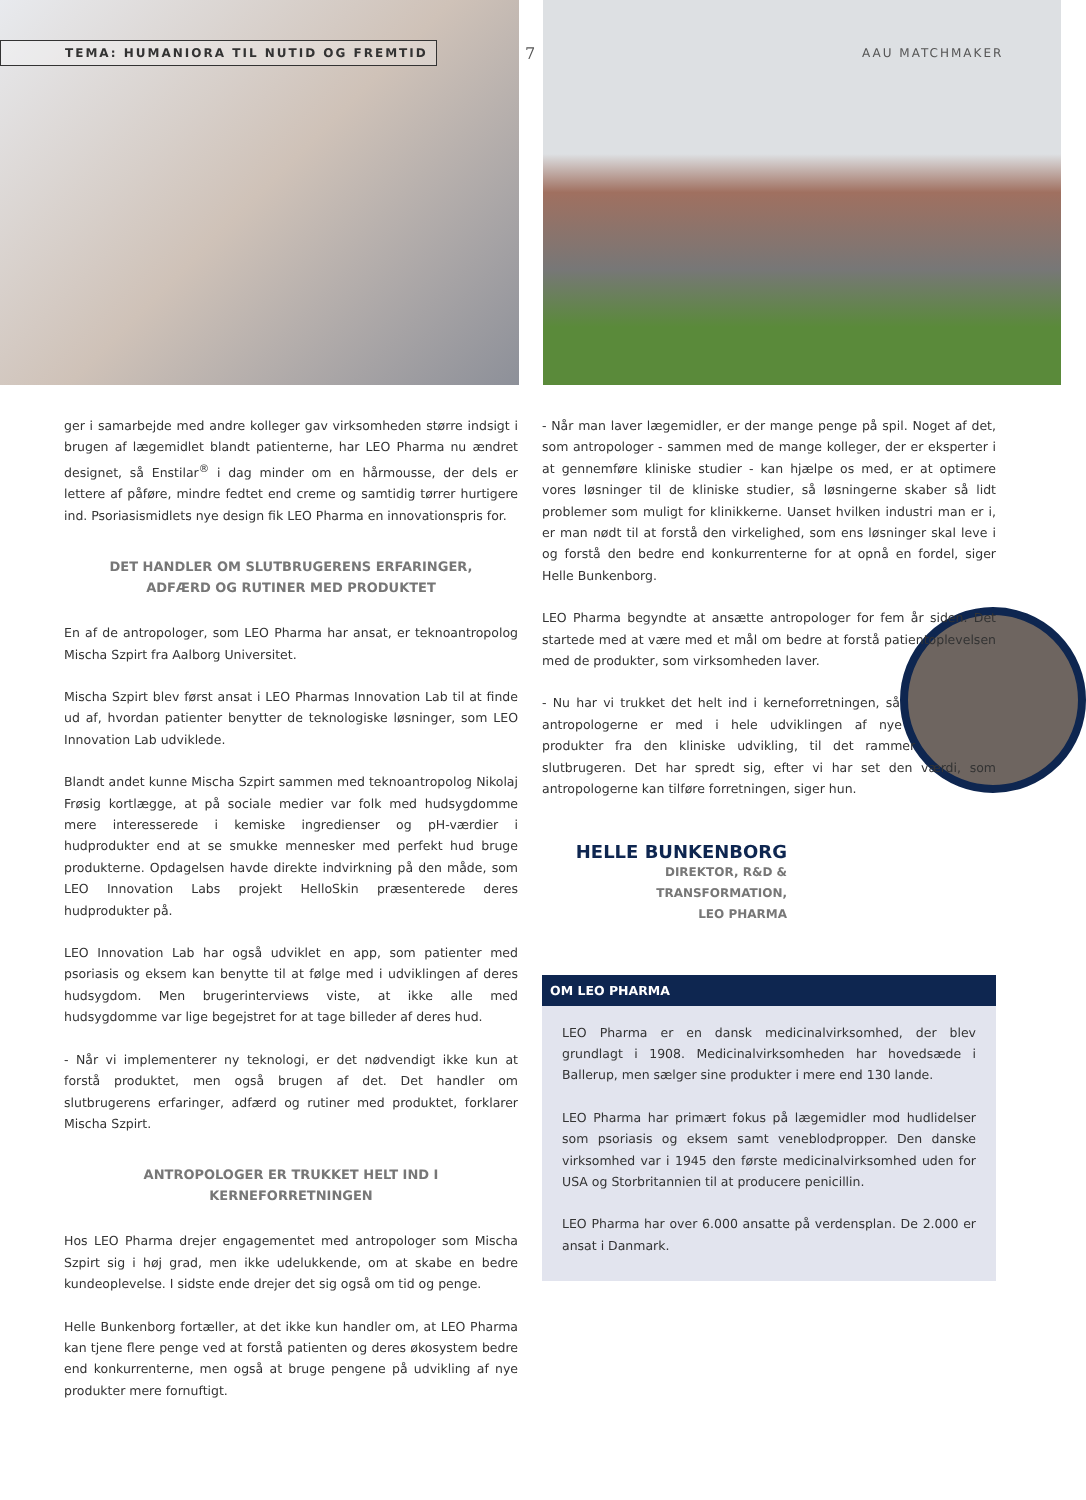TEMA: HUMANIORA TIL NUTID OG FREMTID
7 AAU MATCHMAKER
ger i samarbejde med andre kolleger gav virksomheden større indsigt i brugen af lægemidlet blandt patienterne, har LEO Pharma nu ændret designet, så Enstilar<sup>®</sup> i dag minder om en hårmousse, der dels er lettere af påføre, mindre fedtet end creme og samtidig tørrer hurtigere ind. Psoriasismidlets nye design fik LEO Pharma en innovationspris for.
DET HANDLER OM SLUTBRUGERENS ERFARINGER,
ADFÆRD OG RUTINER MED PRODUKTET
En af de antropologer, som LEO Pharma har ansat, er teknoantropolog Mischa Szpirt fra Aalborg Universitet.
Mischa Szpirt blev først ansat i LEO Pharmas Innovation Lab til at finde ud af, hvordan patienter benytter de teknologiske løsninger, som LEO Innovation Lab udviklede.
Blandt andet kunne Mischa Szpirt sammen med teknoantropolog Nikolaj Frøsig kortlægge, at på sociale medier var folk med hudsygdomme mere interesserede i kemiske ingredienser og pH-værdier i hudprodukter end at se smukke mennesker med perfekt hud bruge produkterne. Opdagelsen havde direkte indvirkning på den måde, som LEO Innovation Labs projekt HelloSkin præsenterede deres hudprodukter på.
LEO Innovation Lab har også udviklet en app, som patienter med psoriasis og eksem kan benytte til at følge med i udviklingen af deres hudsygdom. Men brugerinterviews viste, at ikke alle med hudsygdomme var lige begejstret for at tage billeder af deres hud.
- Når vi implementerer ny teknologi, er det nødvendigt ikke kun at forstå produktet, men også brugen af det. Det handler om slutbrugerens erfaringer, adfærd og rutiner med produktet, forklarer Mischa Szpirt.
ANTROPOLOGER ER TRUKKET HELT IND I KERNEFORRETNINGEN
Hos LEO Pharma drejer engagementet med antropologer som Mischa Szpirt sig i høj grad, men ikke udelukkende, om at skabe en bedre kundeoplevelse. I sidste ende drejer det sig også om tid og penge.
Helle Bunkenborg fortæller, at det ikke kun handler om, at LEO Pharma kan tjene flere penge ved at forstå patienten og deres økosystem bedre end konkurrenterne, men også at bruge pengene på udvikling af nye produkter mere fornuftigt.
- Når man laver lægemidler, er der mange penge på spil. Noget af det, som antropologer - sammen med de mange kolleger, der er eksperter i at gennemføre kliniske studier - kan hjælpe os med, er at optimere vores løsninger til de kliniske studier, så løsningerne skaber så lidt problemer som muligt for klinikkerne. Uanset hvilken industri man er i, er man nødt til at forstå den virkelighed, som ens løsninger skal leve i og forstå den bedre end konkurrenterne for at opnå en fordel, siger Helle Bunkenborg.
LEO Pharma begyndte at ansætte antropologer for fem år siden. Det startede med at være med et mål om bedre at forstå patientoplevelsen med de produkter, som virksomheden laver.
- Nu har vi trukket det helt ind i kerneforretningen, så antropologerne er med i hele udviklingen af nye produkter fra den kliniske udvikling, til det rammer slutbrugeren. Det har spredt sig, efter vi har set den værdi, som antropologerne kan tilføre forretningen, siger hun.
HELLE BUNKENBORG
DIREKTOR, R&D & TRANSFORMATION,
LEO PHARMA
OM LEO PHARMA
LEO Pharma er en dansk medicinalvirksomhed, der blev grundlagt i 1908. Medicinalvirksomheden har hovedsæde i Ballerup, men sælger sine produkter i mere end 130 lande.
LEO Pharma har primært fokus på lægemidler mod hudlidelser som psoriasis og eksem samt veneblodpropper. Den danske virksomhed var i 1945 den første medicinalvirksomhed uden for USA og Storbritannien til at producere penicillin.
LEO Pharma har over 6.000 ansatte på verdensplan. De 2.000 er ansat i Danmark.